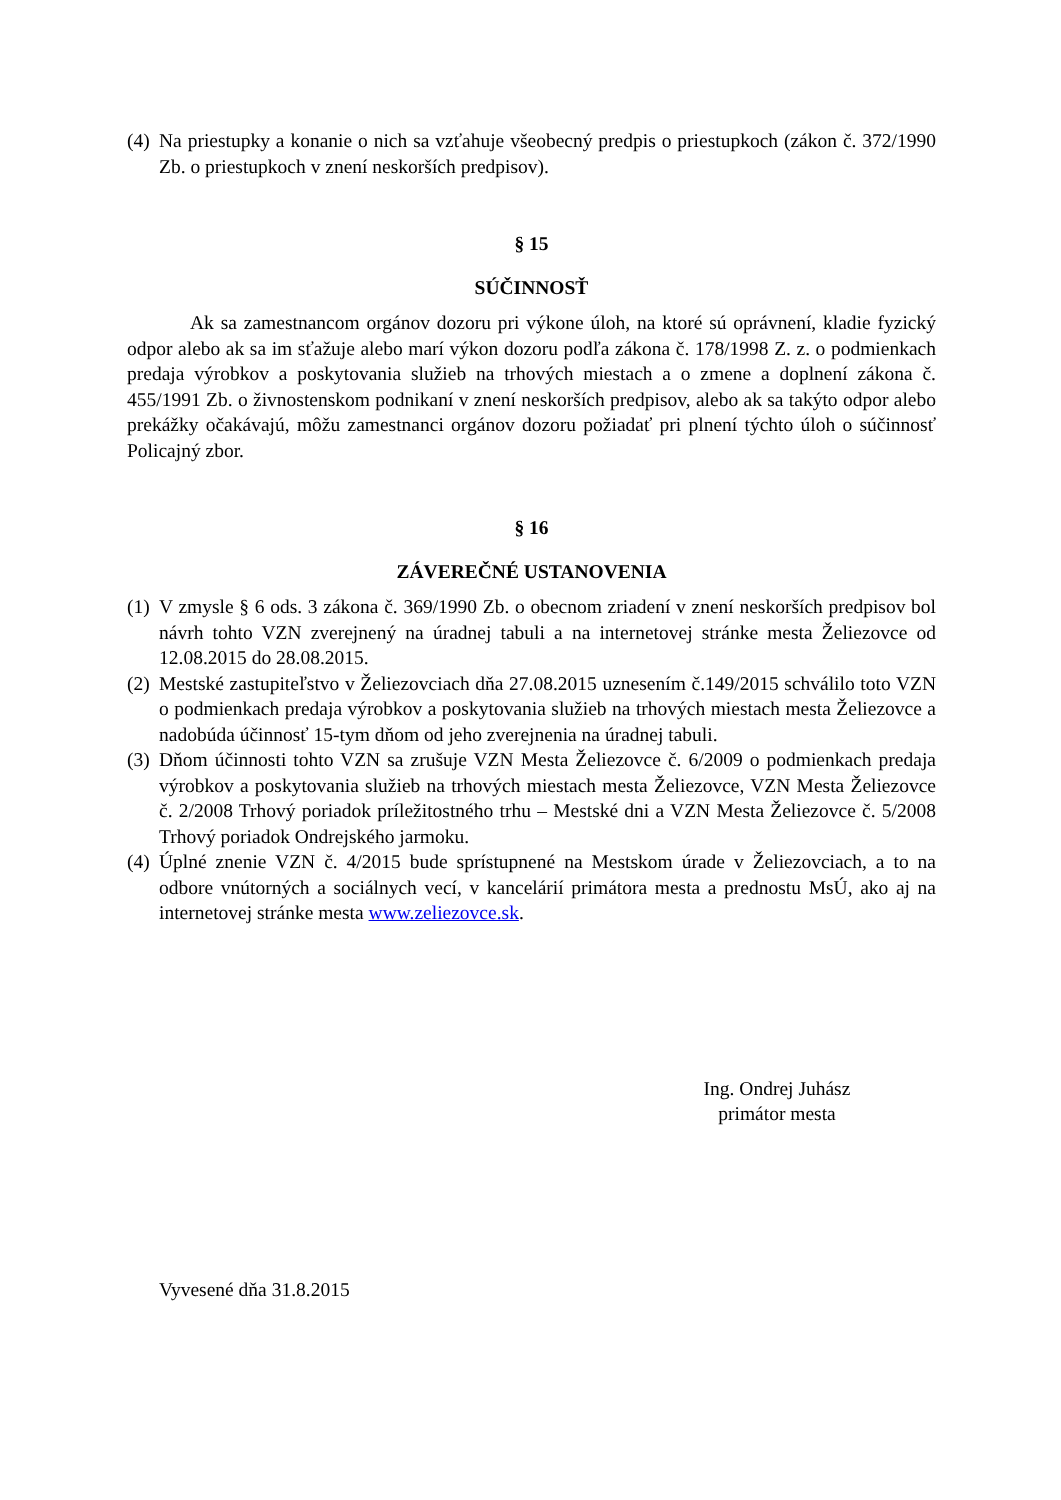(4) Na priestupky a konanie o nich sa vzťahuje všeobecný predpis o priestupkoch (zákon č. 372/1990 Zb. o priestupkoch v znení neskorších predpisov).
§ 15
SÚČINNOSŤ
Ak sa zamestnancom orgánov dozoru pri výkone úloh, na ktoré sú oprávnení, kladie fyzický odpor alebo ak sa im sťažuje alebo marí výkon dozoru podľa zákona č. 178/1998 Z. z. o podmienkach predaja výrobkov a poskytovania služieb na trhových miestach a o zmene a doplnení zákona č. 455/1991 Zb. o živnostenskom podnikaní v znení neskorších predpisov, alebo ak sa takýto odpor alebo prekážky očakávajú, môžu zamestnanci orgánov dozoru požiadať pri plnení týchto úloh o súčinnosť Policajný zbor.
§ 16
ZÁVEREČNÉ USTANOVENIA
(1) V zmysle § 6 ods. 3 zákona č. 369/1990 Zb. o obecnom zriadení v znení neskorších predpisov bol návrh tohto VZN zverejnený na úradnej tabuli a na internetovej stránke mesta Želiezovce od 12.08.2015 do 28.08.2015.
(2) Mestské zastupiteľstvo v Želiezovciach dňa 27.08.2015 uznesením č.149/2015 schválilo toto VZN o podmienkach predaja výrobkov a poskytovania služieb na trhových miestach mesta Želiezovce a nadobúda účinnosť 15-tym dňom od jeho zverejnenia na úradnej tabuli.
(3) Dňom účinnosti tohto VZN sa zrušuje VZN Mesta Želiezovce č. 6/2009 o podmienkach predaja výrobkov a poskytovania služieb na trhových miestach mesta Želiezovce, VZN Mesta Želiezovce č. 2/2008 Trhový poriadok príležitostného trhu – Mestské dni a VZN Mesta Želiezovce č. 5/2008 Trhový poriadok Ondrejského jarmoku.
(4) Úplné znenie VZN č. 4/2015 bude sprístupnené na Mestskom úrade v Želiezovciach, a to na odbore vnútorných a sociálnych vecí, v kancelárií primátora mesta a prednostu MsÚ, ako aj na internetovej stránke mesta www.zeliezovce.sk.
Ing. Ondrej Juhász
primátor mesta
Vyvesené dňa 31.8.2015